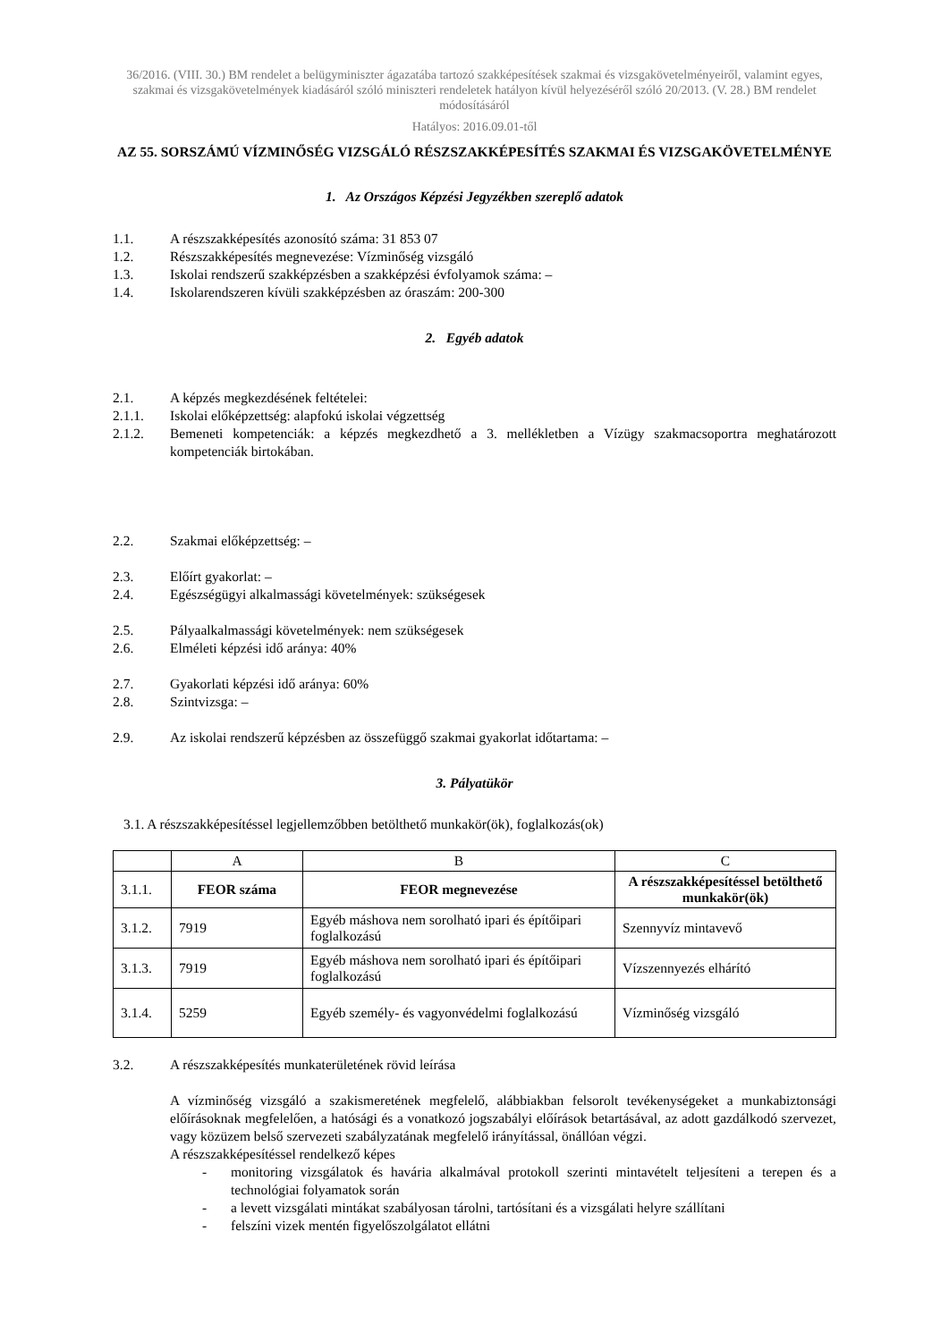36/2016. (VIII. 30.) BM rendelet a belügyminiszter ágazatába tartozó szakképesítések szakmai és vizsgakövetelményeiről, valamint egyes, szakmai és vizsgakövetelmények kiadásáról szóló miniszteri rendeletek hatályon kívül helyezéséről szóló 20/2013. (V. 28.) BM rendelet módosításáról
Hatályos: 2016.09.01-től
AZ 55. SORSZÁMÚ VÍZMINŐSÉG VIZSGÁLÓ RÉSZSZAKKÉPESÍTÉS SZAKMAI ÉS VIZSGAKÖVETELMÉNYE
1. Az Országos Képzési Jegyzékben szereplő adatok
1.1. A részszakképesítés azonosító száma: 31 853 07
1.2. Részszakképesítés megnevezése: Vízminőség vizsgáló
1.3. Iskolai rendszerű szakképzésben a szakképzési évfolyamok száma: –
1.4. Iskolarendszeren kívüli szakképzésben az óraszám: 200-300
2. Egyéb adatok
2.1. A képzés megkezdésének feltételei:
2.1.1. Iskolai előképzettség: alapfokú iskolai végzettség
2.1.2. Bemeneti kompetenciák: a képzés megkezdhető a 3. mellékletben a Vízügy szakmacsoportra meghatározott kompetenciák birtokában.
2.2. Szakmai előképzettség: –
2.3. Előírt gyakorlat: –
2.4. Egészségügyi alkalmassági követelmények: szükségesek
2.5. Pályaalkalmassági követelmények: nem szükségesek
2.6. Elméleti képzési idő aránya: 40%
2.7. Gyakorlati képzési idő aránya: 60%
2.8. Szintvizsga: –
2.9. Az iskolai rendszerű képzésben az összefüggő szakmai gyakorlat időtartama: –
3. Pályatükör
3.1. A részszakképesítéssel legjellemzőbben betölthető munkakör(ök), foglalkozás(ok)
| | A | B | C |
| 3.1.1. | FEOR száma | FEOR megnevezése | A részszakképesítéssel betölthető munkakör(ök) |
| 3.1.2. | 7919 | Egyéb máshova nem sorolható ipari és építőipari foglalkozású | Szennyvíz mintavevő |
| 3.1.3. | 7919 | Egyéb máshova nem sorolható ipari és építőipari foglalkozású | Vízszennyezés elhárító |
| 3.1.4. | 5259 | Egyéb személy- és vagyonvédelmi foglalkozású | Vízminőség vizsgáló |
3.2. A részszakképesítés munkaterületének rövid leírása
A vízminőség vizsgáló a szakismeretének megfelelő, alábbiakban felsorolt tevékenységeket a munkabiztonsági előírásoknak megfelelően, a hatósági és a vonatkozó jogszabályi előírások betartásával, az adott gazdálkodó szervezet, vagy közüzem belső szervezeti szabályzatának megfelelő irányítással, önállóan végzi.
A részszakképesítéssel rendelkező képes
- monitoring vizsgálatok és havária alkalmával protokoll szerinti mintavételt teljesíteni a terepen és a technológiai folyamatok során
- a levett vizsgálati mintákat szabályosan tárolni, tartósítani és a vizsgálati helyre szállítani
- felszíni vizek mentén figyelőszolgálatot ellátni